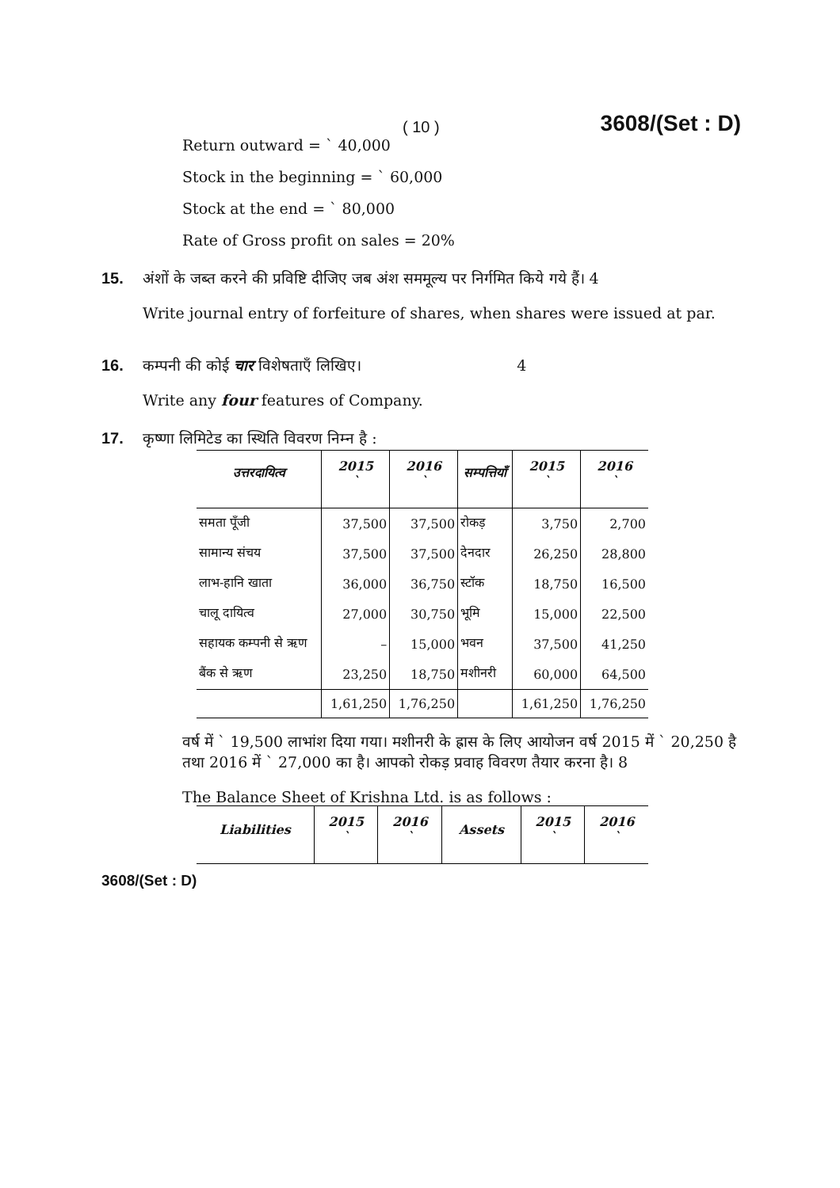( 10 ) 3608/(Set : D)
Return outward = ` 40,000
Stock in the beginning = ` 60,000
Stock at the end = ` 80,000
Rate of Gross profit on sales = 20%
15. अंशों के जब्त करने की प्रविष्टि दीजिए जब अंश सममूल्य पर निर्गमित किये गये हैं। 4
Write journal entry of forfeiture of shares, when shares were issued at par.
16. कम्पनी की कोई चार विशेषताएँ लिखिए। 4
Write any four features of Company.
17. कृष्णा लिमिटेड का स्थिति विवरण निम्न है :
| उत्तरदायित्व | 2015 ` | 2016 ` | सम्पत्तियाँ | 2015 ` | 2016 ` |
| --- | --- | --- | --- | --- | --- |
| समता पूँजी | 37,500 | 37,500 | रोकड़ | 3,750 | 2,700 |
| सामान्य संचय | 37,500 | 37,500 | देनदार | 26,250 | 28,800 |
| लाभ-हानि खाता | 36,000 | 36,750 | स्टॉक | 18,750 | 16,500 |
| चालू दायित्व | 27,000 | 30,750 | भूमि | 15,000 | 22,500 |
| सहायक कम्पनी से ऋण | – | 15,000 | भवन | 37,500 | 41,250 |
| बैंक से ऋण | 23,250 | 18,750 | मशीनरी | 60,000 | 64,500 |
| | 1,61,250 | 1,76,250 | | 1,61,250 | 1,76,250 |
वर्ष में ` 19,500 लाभांश दिया गया। मशीनरी के ह्रास के लिए आयोजन वर्ष 2015 में ` 20,250 है तथा 2016 में ` 27,000 का है। आपको रोकड़ प्रवाह विवरण तैयार करना है। 8
The Balance Sheet of Krishna Ltd. is as follows :
| Liabilities | 2015 ` | 2016 ` | Assets | 2015 ` | 2016 ` |
| --- | --- | --- | --- | --- | --- |
3608/(Set : D)